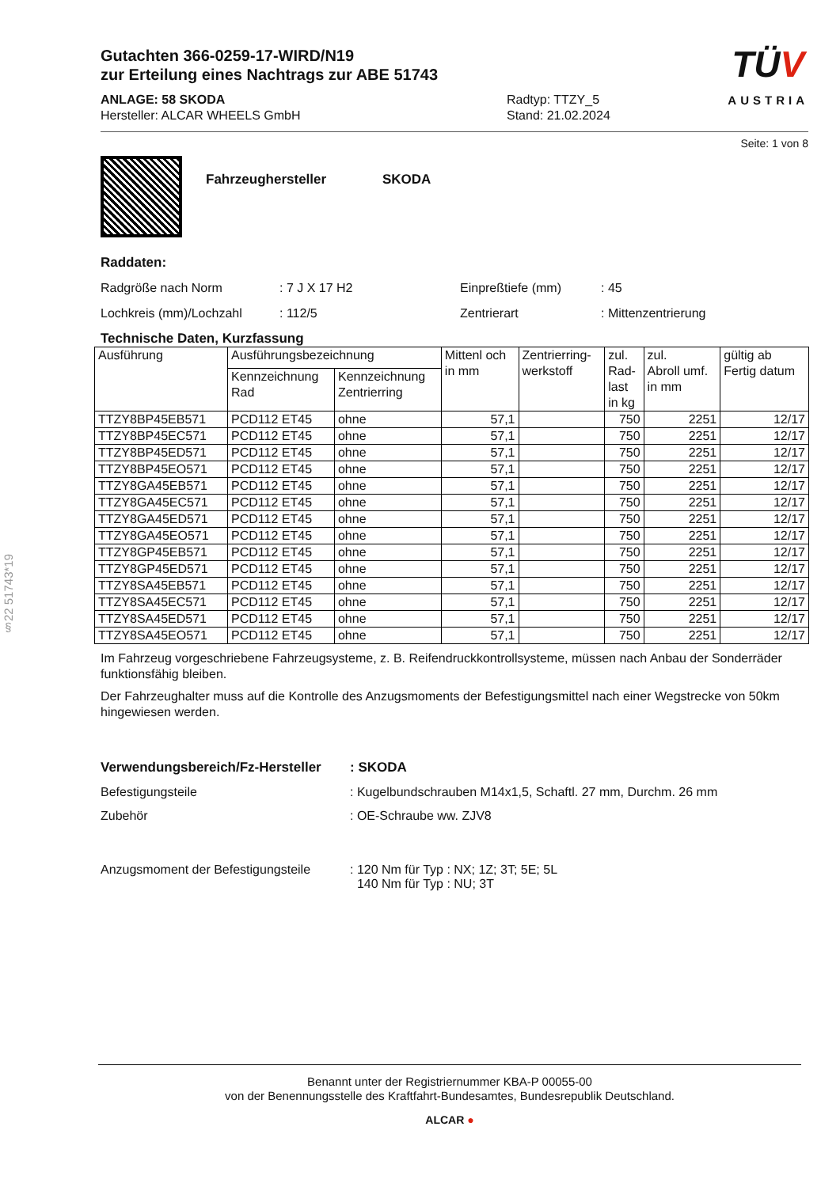§22 51743*19
Gutachten 366-0259-17-WIRD/N19
zur Erteilung eines Nachtrags zur ABE 51743
ANLAGE: 58 SKODA
Hersteller: ALCAR WHEELS GmbH
Radtyp: TTZY_5
Stand: 21.02.2024
TÜV
AUSTRIA
Seite: 1 von 8
Fahrzeughersteller SKODA
Raddaten:
Radgröße nach Norm : 7 J X 17 H2 Einpreßtiefe (mm) : 45
Lochkreis (mm)/Lochzahl : 112/5 Zentrierart : Mittenzentrierung
Technische Daten, Kurzfassung
| Ausführung | Ausführungsbezeichnung | | Mittenl och in mm | Zentrierring- werkstoff | zul. Rad- last in kg | zul. Abroll umf. in mm | gültig ab Fertig datum |
| --- | --- | --- | --- | --- | --- | --- | --- |
| | Kennzeichnung Rad | Kennzeichnung Zentrierring | | | | | |
| TTZY8BP45EB571 | PCD112 ET45 | ohne | 57,1 | | 750 | 2251 | 12/17 |
| TTZY8BP45EC571 | PCD112 ET45 | ohne | 57,1 | | 750 | 2251 | 12/17 |
| TTZY8BP45ED571 | PCD112 ET45 | ohne | 57,1 | | 750 | 2251 | 12/17 |
| TTZY8BP45EO571 | PCD112 ET45 | ohne | 57,1 | | 750 | 2251 | 12/17 |
| TTZY8GA45EB571 | PCD112 ET45 | ohne | 57,1 | | 750 | 2251 | 12/17 |
| TTZY8GA45EC571 | PCD112 ET45 | ohne | 57,1 | | 750 | 2251 | 12/17 |
| TTZY8GA45ED571 | PCD112 ET45 | ohne | 57,1 | | 750 | 2251 | 12/17 |
| TTZY8GA45EO571 | PCD112 ET45 | ohne | 57,1 | | 750 | 2251 | 12/17 |
| TTZY8GP45EB571 | PCD112 ET45 | ohne | 57,1 | | 750 | 2251 | 12/17 |
| TTZY8GP45ED571 | PCD112 ET45 | ohne | 57,1 | | 750 | 2251 | 12/17 |
| TTZY8SA45EB571 | PCD112 ET45 | ohne | 57,1 | | 750 | 2251 | 12/17 |
| TTZY8SA45EC571 | PCD112 ET45 | ohne | 57,1 | | 750 | 2251 | 12/17 |
| TTZY8SA45ED571 | PCD112 ET45 | ohne | 57,1 | | 750 | 2251 | 12/17 |
| TTZY8SA45EO571 | PCD112 ET45 | ohne | 57,1 | | 750 | 2251 | 12/17 |
Im Fahrzeug vorgeschriebene Fahrzeugsysteme, z. B. Reifendruckkontrollsysteme, müssen nach Anbau der Sonderräder funktionsfähig bleiben.
Der Fahrzeughalter muss auf die Kontrolle des Anzugsmoments der Befestigungsmittel nach einer Wegstrecke von 50km hingewiesen werden.
Verwendungsbereich/Fz-Hersteller
: SKODA
Befestigungsteile : Kugelbundschrauben M14x1,5, Schaftl. 27 mm, Durchm. 26 mm
Zubehör : OE-Schraube ww. ZJV8
Anzugsmoment der Befestigungsteile
: 120 Nm für Typ : NX; 1Z; 3T; 5E; 5L
140 Nm für Typ : NU; 3T
Benannt unter der Registriernummer KBA-P 00055-00
von der Benennungsstelle des Kraftfahrt-Bundesamtes, Bundesrepublik Deutschland.
ALCAR ●